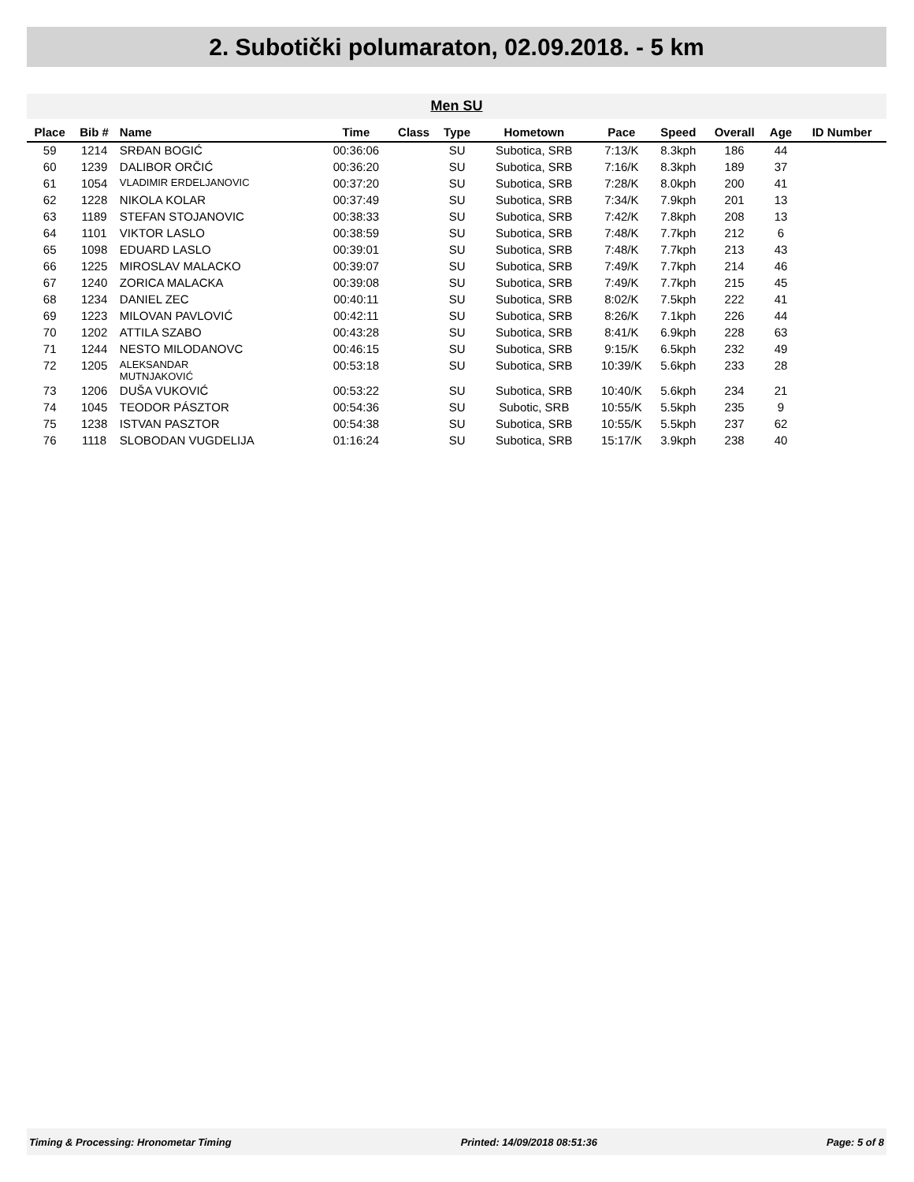2. Subotički polumaraton, 02.09.2018. - 5 km
Men SU
| Place | Bib # | Name | Time | Class | Type | Hometown | Pace | Speed | Overall | Age | ID Number |
| --- | --- | --- | --- | --- | --- | --- | --- | --- | --- | --- | --- |
| 59 | 1214 | SRĐAN BOGIĆ | 00:36:06 | | SU | Subotica, SRB | 7:13/K | 8.3kph | 186 | 44 | |
| 60 | 1239 | DALIBOR ORČIĆ | 00:36:20 | | SU | Subotica, SRB | 7:16/K | 8.3kph | 189 | 37 | |
| 61 | 1054 | VLADIMIR ERDELJANOVIC | 00:37:20 | | SU | Subotica, SRB | 7:28/K | 8.0kph | 200 | 41 | |
| 62 | 1228 | NIKOLA KOLAR | 00:37:49 | | SU | Subotica, SRB | 7:34/K | 7.9kph | 201 | 13 | |
| 63 | 1189 | STEFAN STOJANOVIC | 00:38:33 | | SU | Subotica, SRB | 7:42/K | 7.8kph | 208 | 13 | |
| 64 | 1101 | VIKTOR LASLO | 00:38:59 | | SU | Subotica, SRB | 7:48/K | 7.7kph | 212 | 6 | |
| 65 | 1098 | EDUARD LASLO | 00:39:01 | | SU | Subotica, SRB | 7:48/K | 7.7kph | 213 | 43 | |
| 66 | 1225 | MIROSLAV MALACKO | 00:39:07 | | SU | Subotica, SRB | 7:49/K | 7.7kph | 214 | 46 | |
| 67 | 1240 | ZORICA MALACKA | 00:39:08 | | SU | Subotica, SRB | 7:49/K | 7.7kph | 215 | 45 | |
| 68 | 1234 | DANIEL ZEC | 00:40:11 | | SU | Subotica, SRB | 8:02/K | 7.5kph | 222 | 41 | |
| 69 | 1223 | MILOVAN PAVLOVIĆ | 00:42:11 | | SU | Subotica, SRB | 8:26/K | 7.1kph | 226 | 44 | |
| 70 | 1202 | ATTILA SZABO | 00:43:28 | | SU | Subotica, SRB | 8:41/K | 6.9kph | 228 | 63 | |
| 71 | 1244 | NESTO MILODANOVC | 00:46:15 | | SU | Subotica, SRB | 9:15/K | 6.5kph | 232 | 49 | |
| 72 | 1205 | ALEKSANDAR MUTNJAKOVIĆ | 00:53:18 | | SU | Subotica, SRB | 10:39/K | 5.6kph | 233 | 28 | |
| 73 | 1206 | DUŠA VUKOVIĆ | 00:53:22 | | SU | Subotica, SRB | 10:40/K | 5.6kph | 234 | 21 | |
| 74 | 1045 | TEODOR PÁSZTOR | 00:54:36 | | SU | Subotic, SRB | 10:55/K | 5.5kph | 235 | 9 | |
| 75 | 1238 | ISTVAN PASZTOR | 00:54:38 | | SU | Subotica, SRB | 10:55/K | 5.5kph | 237 | 62 | |
| 76 | 1118 | SLOBODAN VUGDELIJA | 01:16:24 | | SU | Subotica, SRB | 15:17/K | 3.9kph | 238 | 40 | |
Timing & Processing: Hronometar Timing Printed: 14/09/2018 08:51:36 Page: 5 of 8